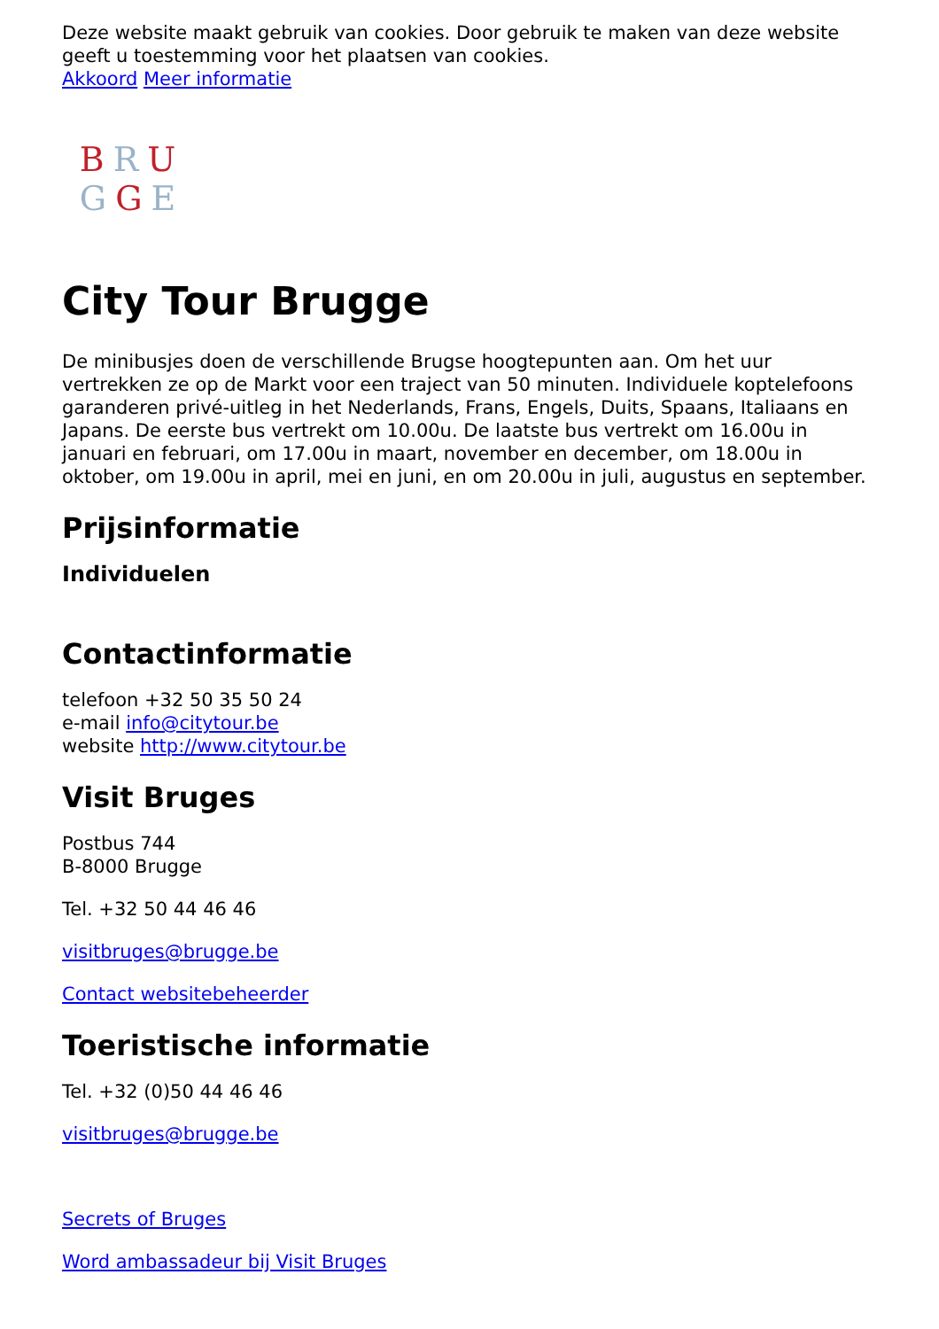Deze website maakt gebruik van cookies. Door gebruik te maken van deze website geeft u toestemming voor het plaatsen van cookies.
Akkoord Meer informatie
BRU
GGE
City Tour Brugge
De minibusjes doen de verschillende Brugse hoogtepunten aan. Om het uur vertrekken ze op de Markt voor een traject van 50 minuten. Individuele koptelefoons garanderen privé-uitleg in het Nederlands, Frans, Engels, Duits, Spaans, Italiaans en Japans. De eerste bus vertrekt om 10.00u. De laatste bus vertrekt om 16.00u in januari en februari, om 17.00u in maart, november en december, om 18.00u in oktober, om 19.00u in april, mei en juni, en om 20.00u in juli, augustus en september.
Prijsinformatie
Individuelen
Contactinformatie
telefoon +32 50 35 50 24
e-mail info@citytour.be
website http://www.citytour.be
Visit Bruges
Postbus 744
B-8000 Brugge
Tel. +32 50 44 46 46
visitbruges@brugge.be
Contact websitebeheerder
Toeristische informatie
Tel. +32 (0)50 44 46 46
visitbruges@brugge.be
Secrets of Bruges
Word ambassadeur bij Visit Bruges